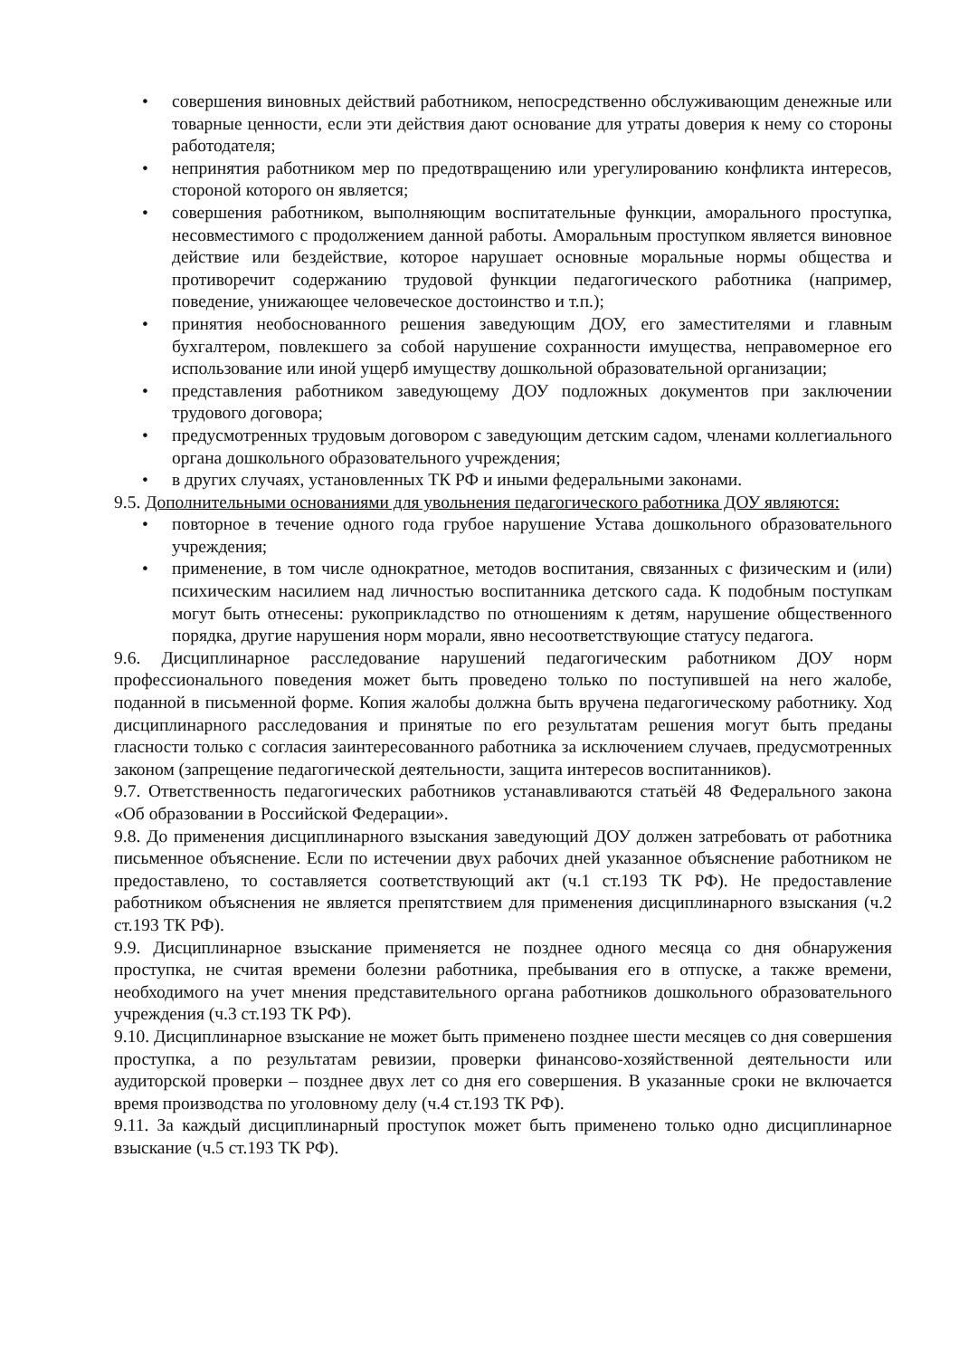• совершения виновных действий работником, непосредственно обслуживающим денежные или товарные ценности, если эти действия дают основание для утраты доверия к нему со стороны работодателя;
• непринятия работником мер по предотвращению или урегулированию конфликта интересов, стороной которого он является;
• совершения работником, выполняющим воспитательные функции, аморального проступка, несовместимого с продолжением данной работы. Аморальным проступком является виновное действие или бездействие, которое нарушает основные моральные нормы общества и противоречит содержанию трудовой функции педагогического работника (например, поведение, унижающее человеческое достоинство и т.п.);
• принятия необоснованного решения заведующим ДОУ, его заместителями и главным бухгалтером, повлекшего за собой нарушение сохранности имущества, неправомерное его использование или иной ущерб имуществу дошкольной образовательной организации;
• представления работником заведующему ДОУ подложных документов при заключении трудового договора;
• предусмотренных трудовым договором с заведующим детским садом, членами коллегиального органа дошкольного образовательного учреждения;
• в других случаях, установленных ТК РФ и иными федеральными законами.
9.5. Дополнительными основаниями для увольнения педагогического работника ДОУ являются:
• повторное в течение одного года грубое нарушение Устава дошкольного образовательного учреждения;
• применение, в том числе однократное, методов воспитания, связанных с физическим и (или) психическим насилием над личностью воспитанника детского сада. К подобным поступкам могут быть отнесены: рукоприкладство по отношениям к детям, нарушение общественного порядка, другие нарушения норм морали, явно несоответствующие статусу педагога.
9.6. Дисциплинарное расследование нарушений педагогическим работником ДОУ норм профессионального поведения может быть проведено только по поступившей на него жалобе, поданной в письменной форме. Копия жалобы должна быть вручена педагогическому работнику. Ход дисциплинарного расследования и принятые по его результатам решения могут быть преданы гласности только с согласия заинтересованного работника за исключением случаев, предусмотренных законом (запрещение педагогической деятельности, защита интересов воспитанников).
9.7. Ответственность педагогических работников устанавливаются статьёй 48 Федерального закона «Об образовании в Российской Федерации».
9.8. До применения дисциплинарного взыскания заведующий ДОУ должен затребовать от работника письменное объяснение. Если по истечении двух рабочих дней указанное объяснение работником не предоставлено, то составляется соответствующий акт (ч.1 ст.193 ТК РФ). Не предоставление работником объяснения не является препятствием для применения дисциплинарного взыскания (ч.2 ст.193 ТК РФ).
9.9. Дисциплинарное взыскание применяется не позднее одного месяца со дня обнаружения проступка, не считая времени болезни работника, пребывания его в отпуске, а также времени, необходимого на учет мнения представительного органа работников дошкольного образовательного учреждения (ч.3 ст.193 ТК РФ).
9.10. Дисциплинарное взыскание не может быть применено позднее шести месяцев со дня совершения проступка, а по результатам ревизии, проверки финансово-хозяйственной деятельности или аудиторской проверки – позднее двух лет со дня его совершения. В указанные сроки не включается время производства по уголовному делу (ч.4 ст.193 ТК РФ).
9.11. За каждый дисциплинарный проступок может быть применено только одно дисциплинарное взыскание (ч.5 ст.193 ТК РФ).